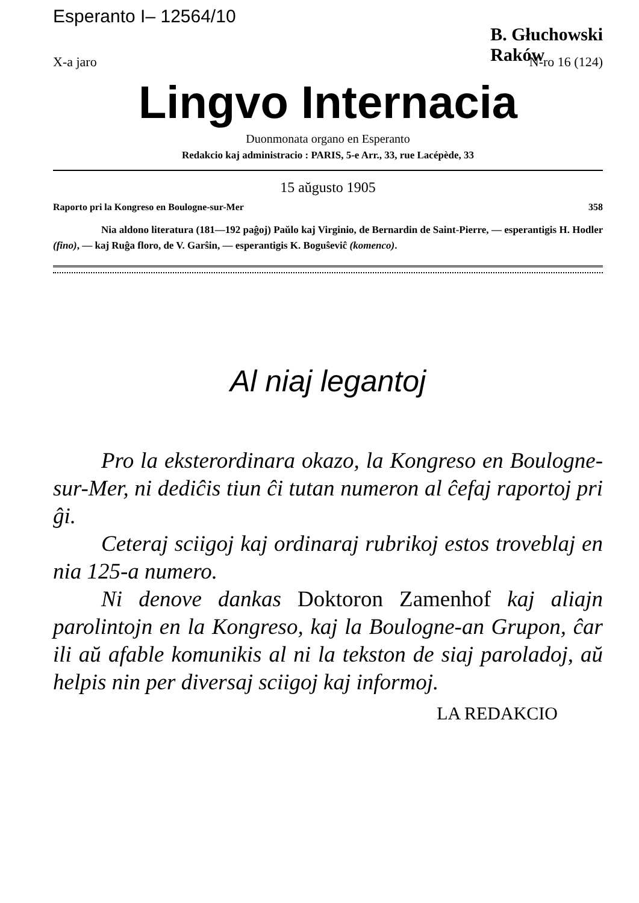Esperanto I– 12564/10 B. Głuchowski
Raków
X-a jaro N-ro 16 (124)
Lingvo Internacia
Duonmonata organo en Esperanto
Redakcio kaj administracio : PARIS, 5-e Arr., 33, rue Lacépède, 33
15 aŭgusto 1905
Raporto pri la Kongreso en Boulogne-sur-Mer 358
Nia aldono literatura (181—192 paĝoj) Paŭlo kaj Virginio, de Bernardin de Saint-Pierre, — esperantigis H. Hodler (fino), — kaj Ruĝa floro, de V. Garŝin, — esperantigis K. Boguŝeviĉ (komenco).
Al niaj legantoj
Pro la eksterordinara okazo, la Kongreso en Boulogne-sur-Mer, ni dediĉis tiun ĉi tutan numeron al ĉefaj raportoj pri ĝi.
Ceteraj sciigoj kaj ordinaraj rubrikoj estos troveblaj en nia 125-a numero.
Ni denove dankas Doktoron Zamenhof kaj aliajn parolintojn en la Kongreso, kaj la Boulogne-an Grupon, ĉar ili aŭ afable komunikis al ni la tekston de siaj paroladoj, aŭ helpis nin per diversaj sciigoj kaj informoj.
LA REDAKCIO